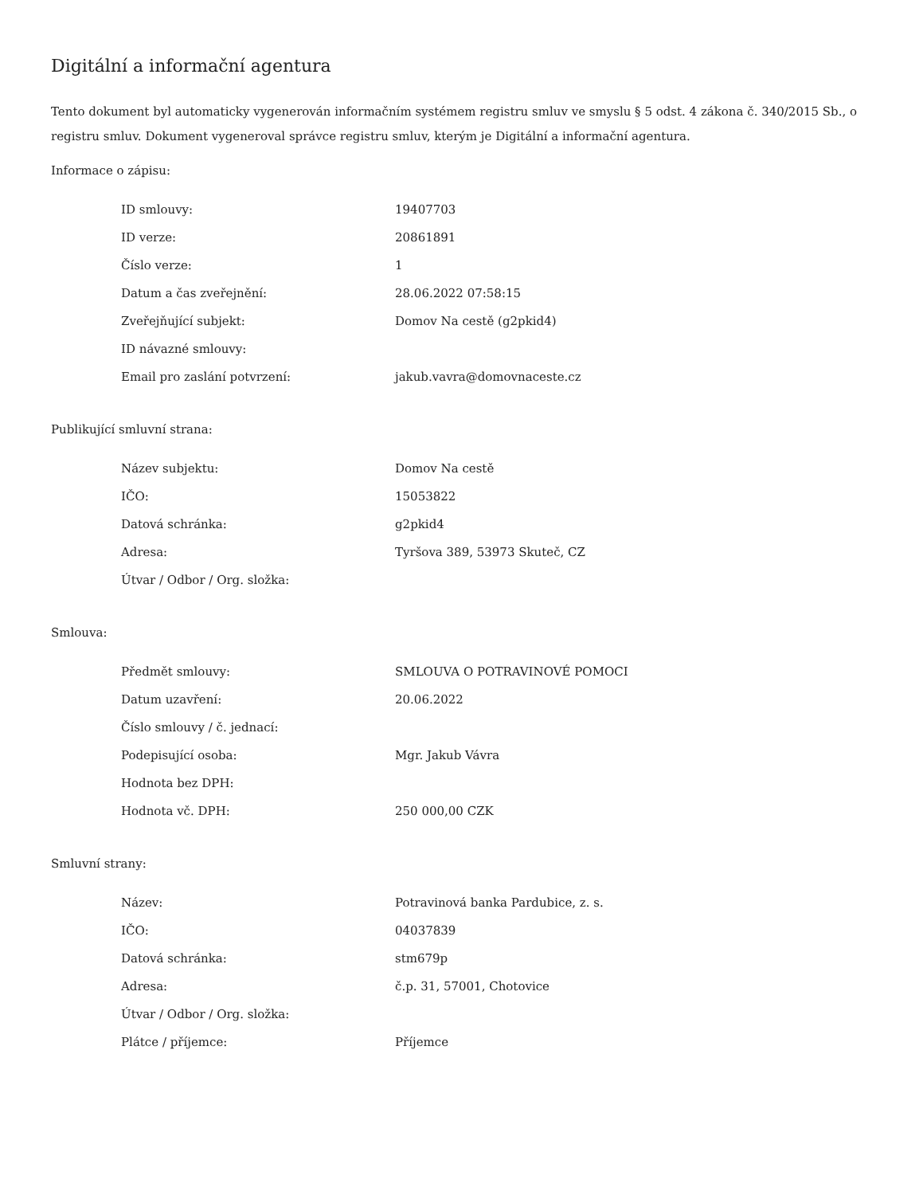Digitální a informační agentura
Tento dokument byl automaticky vygenerován informačním systémem registru smluv ve smyslu § 5 odst. 4 zákona č. 340/2015 Sb., o registru smluv. Dokument vygeneroval správce registru smluv, kterým je Digitální a informační agentura.
Informace o zápisu:
| ID smlouvy: | 19407703 |
| ID verze: | 20861891 |
| Číslo verze: | 1 |
| Datum a čas zveřejnění: | 28.06.2022 07:58:15 |
| Zveřejňující subjekt: | Domov Na cestě (g2pkid4) |
| ID návazné smlouvy: | |
| Email pro zaslání potvrzení: | jakub.vavra@domovnaceste.cz |
Publikující smluvní strana:
| Název subjektu: | Domov Na cestě |
| IČO: | 15053822 |
| Datová schránka: | g2pkid4 |
| Adresa: | Tyršova 389, 53973 Skuteč, CZ |
| Útvar / Odbor / Org. složka: | |
Smlouva:
| Předmět smlouvy: | SMLOUVA O POTRAVINOVÉ POMOCI |
| Datum uzavření: | 20.06.2022 |
| Číslo smlouvy / č. jednací: | |
| Podepisující osoba: | Mgr. Jakub Vávra |
| Hodnota bez DPH: | |
| Hodnota vč. DPH: | 250 000,00 CZK |
Smluvní strany:
| Název: | Potravinová banka Pardubice, z. s. |
| IČO: | 04037839 |
| Datová schránka: | stm679p |
| Adresa: | č.p. 31, 57001, Chotovice |
| Útvar / Odbor / Org. složka: | |
| Plátce / příjemce: | Příjemce |